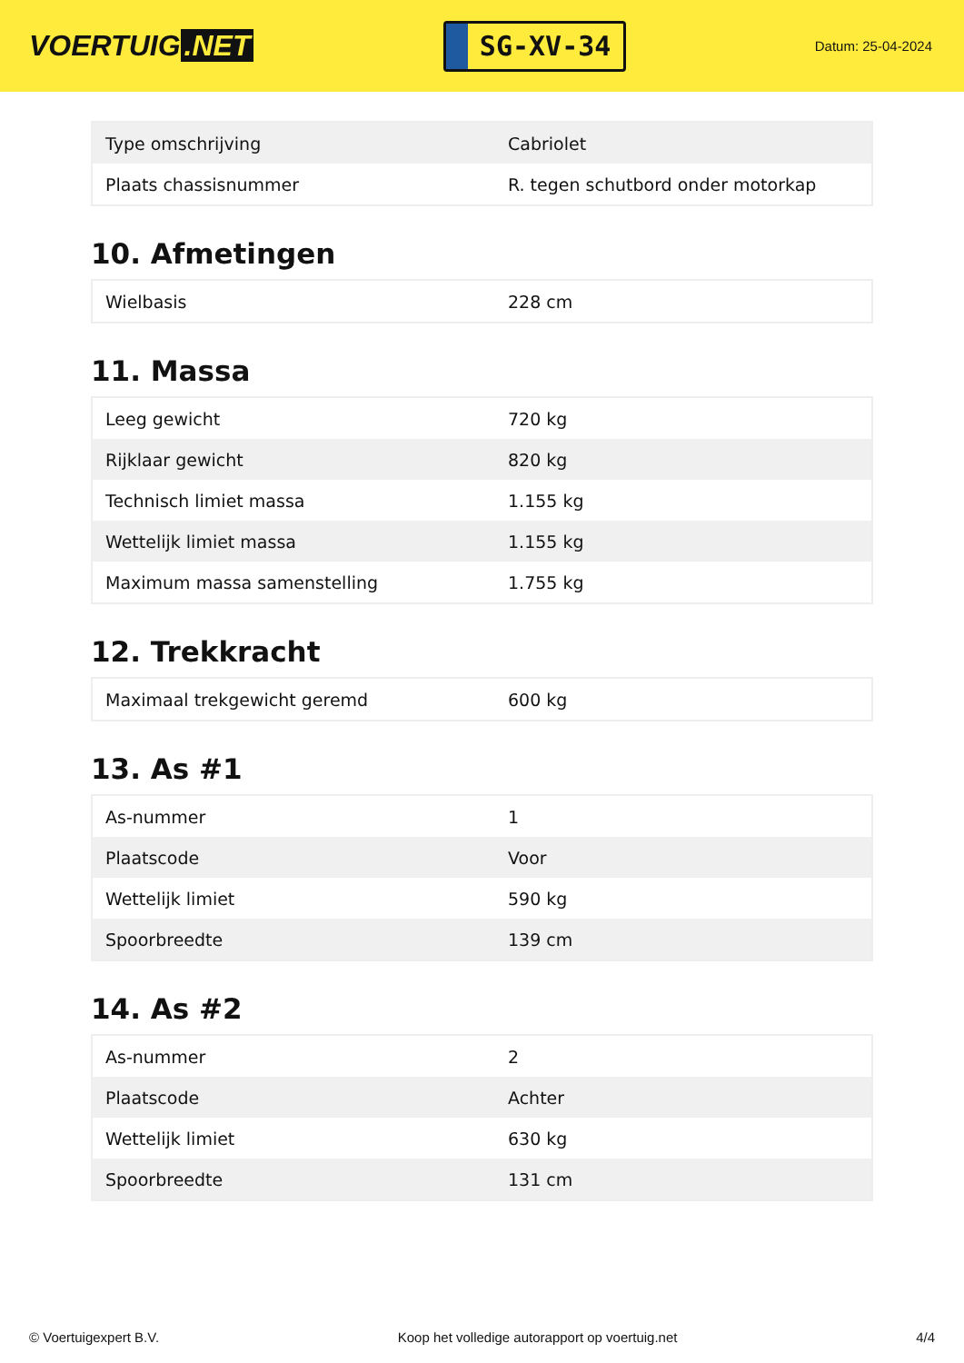VOERTUIG.NET
SG-XV-34
Datum: 25-04-2024
| Type omschrijving | Cabriolet |
| Plaats chassisnummer | R. tegen schutbord onder motorkap |
10. Afmetingen
| Wielbasis | 228 cm |
11. Massa
| Leeg gewicht | 720 kg |
| Rijklaar gewicht | 820 kg |
| Technisch limiet massa | 1.155 kg |
| Wettelijk limiet massa | 1.155 kg |
| Maximum massa samenstelling | 1.755 kg |
12. Trekkracht
| Maximaal trekgewicht geremd | 600 kg |
13. As #1
| As-nummer | 1 |
| Plaatscode | Voor |
| Wettelijk limiet | 590 kg |
| Spoorbreedte | 139 cm |
14. As #2
| As-nummer | 2 |
| Plaatscode | Achter |
| Wettelijk limiet | 630 kg |
| Spoorbreedte | 131 cm |
© Voertuigexpert B.V. Koop het volledige autorapport op voertuig.net 4/4